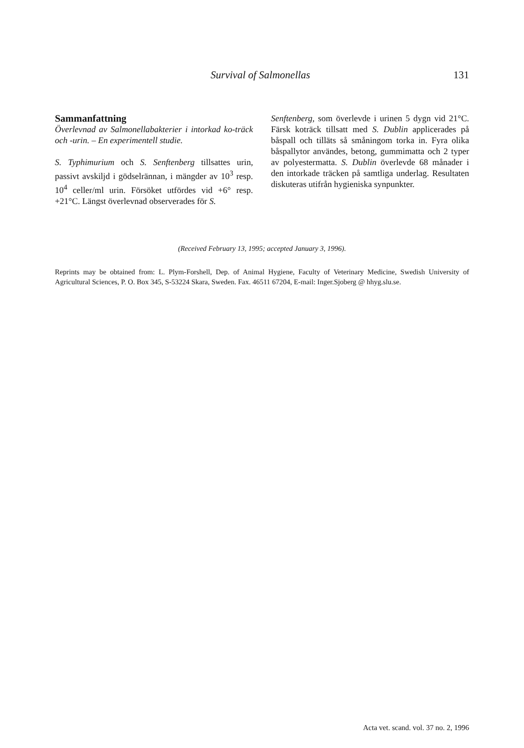Survival of Salmonellas 131
Sammanfattning
Överlevnad av Salmonellabakterier i intorkad ko-träck och -urin. – En experimentell studie.
S. Typhimurium och S. Senftenberg tillsattes urin, passivt avskiljd i gödselrännan, i mängder av 10<sup>3</sup> resp. 10<sup>4</sup> celler/ml urin. Försöket utfördes vid +6° resp. +21°C. Längst överlevnad observerades för S.
Senftenberg, som överlevde i urinen 5 dygn vid 21°C. Färsk koträck tillsatt med S. Dublin applicerades på båspall och tilläts så småningom torka in. Fyra olika båspallytor användes, betong, gummimatta och 2 typer av polyestermatta. S. Dublin överlevde 68 månader i den intorkade träcken på samtliga underlag. Resultaten diskuteras utifrån hygieniska synpunkter.
(Received February 13, 1995; accepted January 3, 1996).
Reprints may be obtained from: L. Plym-Forshell, Dep. of Animal Hygiene, Faculty of Veterinary Medicine, Swedish University of Agricultural Sciences, P. O. Box 345, S-53224 Skara, Sweden. Fax. 46511 67204, E-mail: Inger.Sjoberg @ hhyg.slu.se.
Acta vet. scand. vol. 37 no. 2, 1996